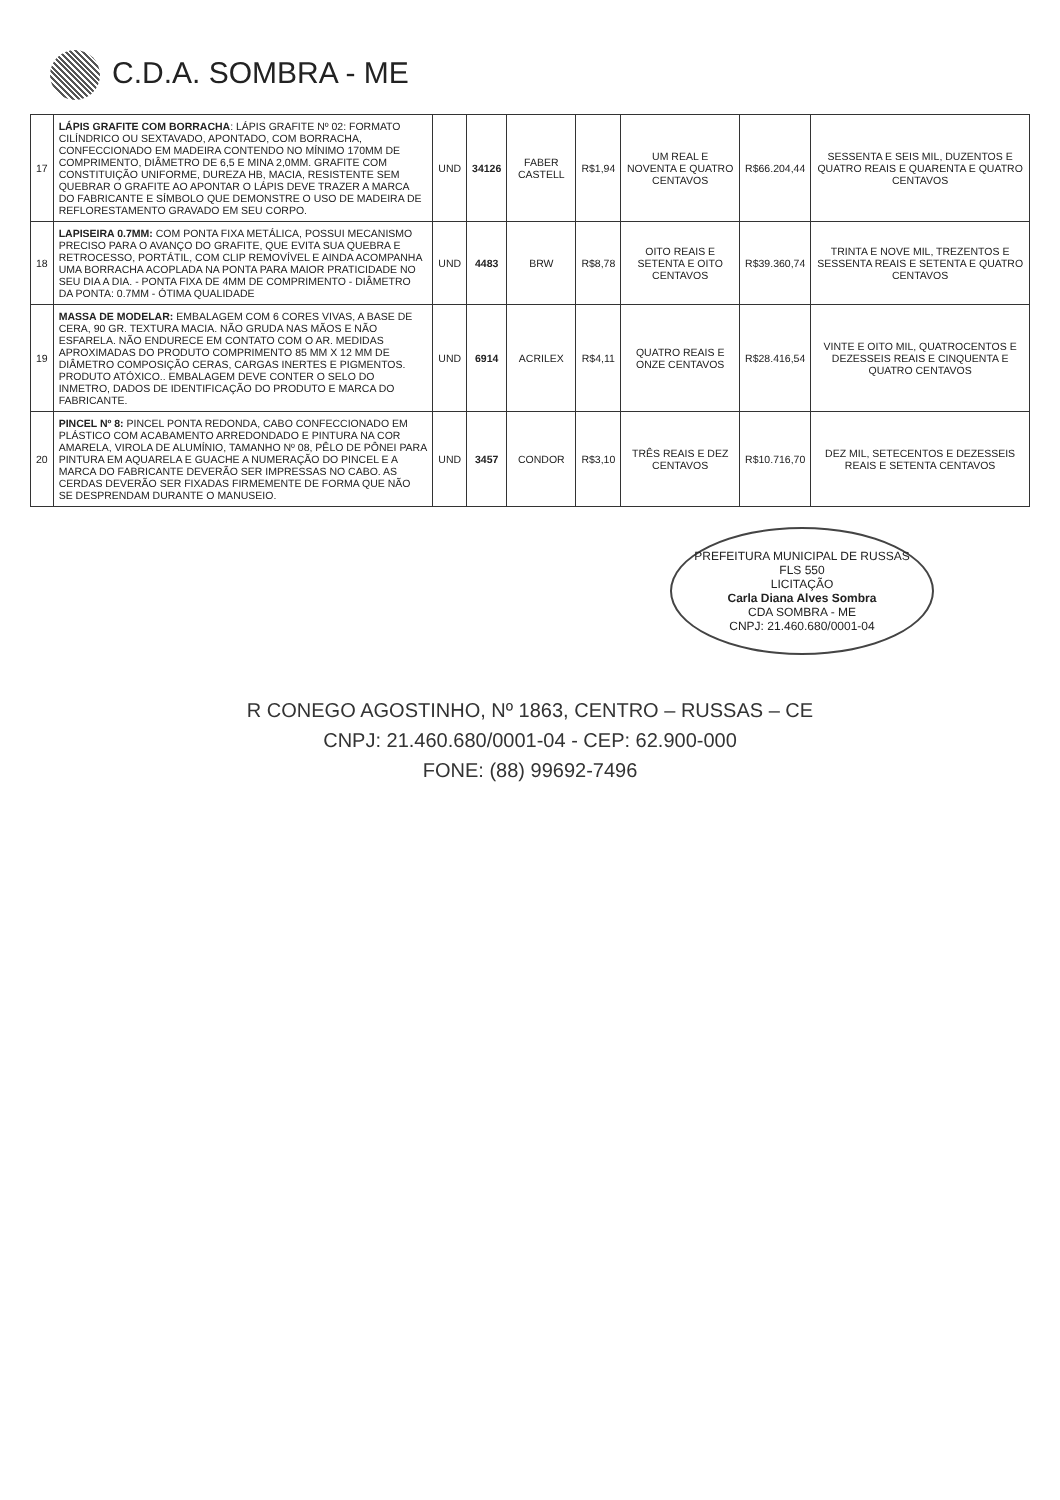C.D.A. SOMBRA - ME
| 17 | LÁPIS GRAFITE COM BORRACHA : LÁPIS GRAFITE Nº 02: FORMATO CILÍNDRICO OU SEXTAVADO, APONTADO, COM BORRACHA, CONFECCIONADO EM MADEIRA CONTENDO NO MÍNIMO 170MM DE COMPRIMENTO, DIÂMETRO DE 6,5 E MINA 2,0MM. GRAFITE COM CONSTITUIÇÃO UNIFORME, DUREZA HB, MACIA, RESISTENTE SEM QUEBRAR O GRAFITE AO APONTAR O LÁPIS DEVE TRAZER A MARCA DO FABRICANTE E SÍMBOLO QUE DEMONSTRE O USO DE MADEIRA DE REFLORESTAMENTO GRAVADO EM SEU CORPO. | UND | 34126 | FABER CASTELL | R$1,94 | UM REAL E NOVENTA E QUATRO CENTAVOS | R$66.204,44 | SESSENTA E SEIS MIL, DUZENTOS E QUATRO REAIS E QUARENTA E QUATRO CENTAVOS |
| 18 | LAPISEIRA 0.7MM: COM PONTA FIXA METÁLICA, POSSUI MECANISMO PRECISO PARA O AVANÇO DO GRAFITE, QUE EVITA SUA QUEBRA E RETROCESSO, PORTÁTIL, COM CLIP REMOVÍVEL E AINDA ACOMPANHA UMA BORRACHA ACOPLADA NA PONTA PARA MAIOR PRATICIDADE NO SEU DIA A DIA. - PONTA FIXA DE 4MM DE COMPRIMENTO - DIÂMETRO DA PONTA: 0.7MM - ÓTIMA QUALIDADE | UND | 4483 | BRW | R$8,78 | OITO REAIS E SETENTA E OITO CENTAVOS | R$39.360,74 | TRINTA E NOVE MIL, TREZENTOS E SESSENTA REAIS E SETENTA E QUATRO CENTAVOS |
| 19 | MASSA DE MODELAR: EMBALAGEM COM 6 CORES VIVAS, A BASE DE CERA, 90 GR. TEXTURA MACIA. NÃO GRUDA NAS MÃOS E NÃO ESFARELA. NÃO ENDURECE EM CONTATO COM O AR. MEDIDAS APROXIMADAS DO PRODUTO COMPRIMENTO 85 MM X 12 MM DE DIÂMETRO COMPOSIÇÃO CERAS, CARGAS INERTES E PIGMENTOS. PRODUTO ATÓXICO.. EMBALAGEM DEVE CONTER O SELO DO INMETRO, DADOS DE IDENTIFICAÇÃO DO PRODUTO E MARCA DO FABRICANTE. | UND | 6914 | ACRILEX | R$4,11 | QUATRO REAIS E ONZE CENTAVOS | R$28.416,54 | VINTE E OITO MIL, QUATROCENTOS E DEZESSEIS REAIS E CINQUENTA E QUATRO CENTAVOS |
| 20 | PINCEL Nº 8: PINCEL PONTA REDONDA, CABO CONFECCIONADO EM PLÁSTICO COM ACABAMENTO ARREDONDADO E PINTURA NA COR AMARELA, VIROLA DE ALUMÍNIO, TAMANHO Nº 08, PÊLO DE PÔNEI PARA PINTURA EM AQUARELA E GUACHE A NUMERAÇÃO DO PINCEL E A MARCA DO FABRICANTE DEVERÃO SER IMPRESSAS NO CABO. AS CERDAS DEVERÃO SER FIXADAS FIRMEMENTE DE FORMA QUE NÃO SE DESPRENDAM DURANTE O MANUSEIO. | UND | 3457 | CONDOR | R$3,10 | TRÊS REAIS E DEZ CENTAVOS | R$10.716,70 | DEZ MIL, SETECENTOS E DEZESSEIS REAIS E SETENTA CENTAVOS |
PREFEITURA MUNICIPAL DE RUSSAS
FLS 550
LICITAÇÃO
Carla Diana Alves Sombra
CDA SOMBRA - ME
CNPJ: 21.460.680/0001-04
R CONEGO AGOSTINHO, Nº 1863, CENTRO – RUSSAS – CE
CNPJ: 21.460.680/0001-04 - CEP: 62.900-000
FONE: (88) 99692-7496